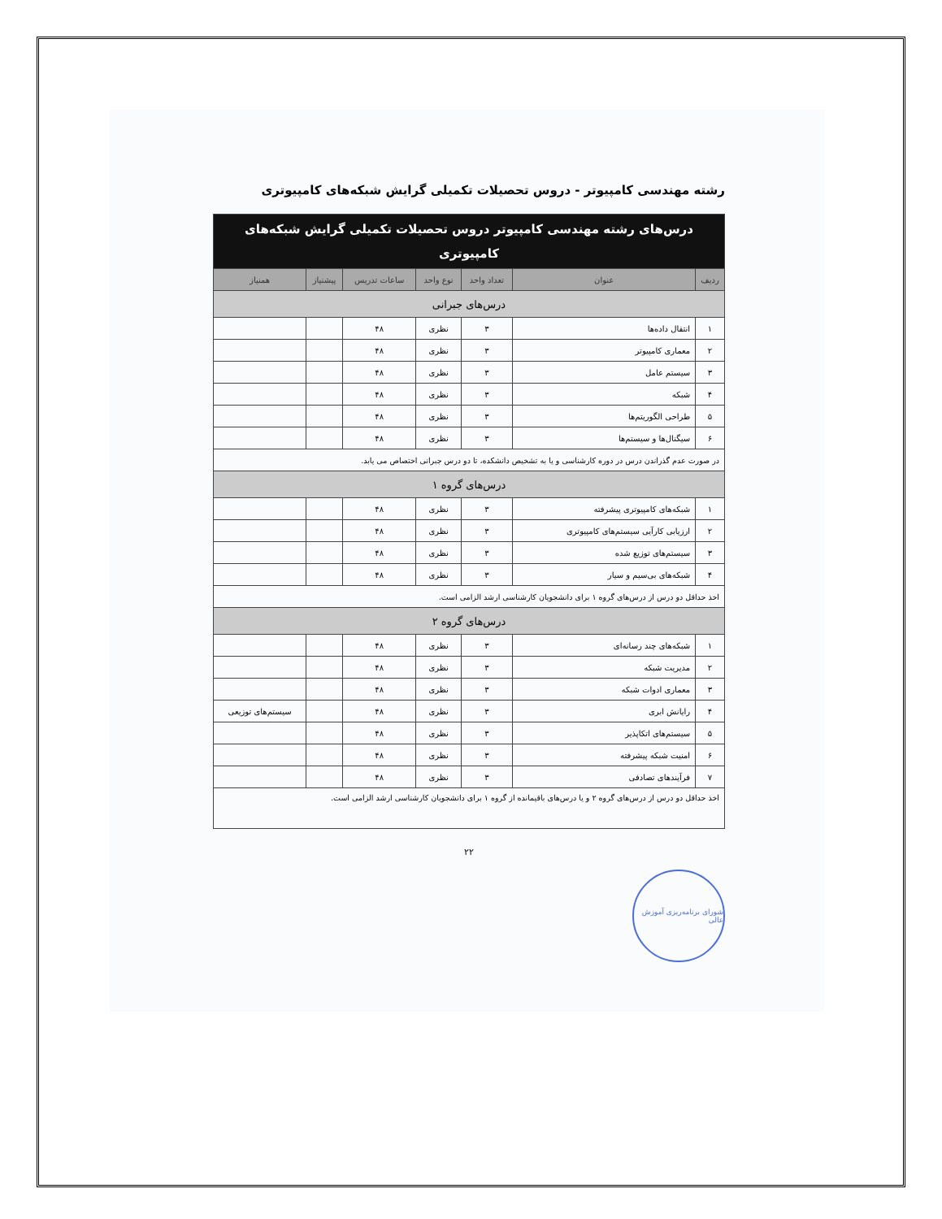رشته مهندسی کامپیوتر - دروس تحصیلات تکمیلی گرایش شبکه‌های کامپیوتری
| درس‌های رشته مهندسی کامپیوتر دروس تحصیلات تکمیلی گرایش شبکه‌های کامپیوتری | | | | | | |
| ردیف | عنوان | تعداد واحد | نوع واحد | ساعات تدریس | پیشنیاز | همنیاز |
| درس‌های جبرانی | | | | | | |
| ۱ | انتقال داده‌ها | ۳ | نظری | ۴۸ | | |
| ۲ | معماری کامپیوتر | ۳ | نظری | ۴۸ | | |
| ۳ | سیستم عامل | ۳ | نظری | ۴۸ | | |
| ۴ | شبکه | ۳ | نظری | ۴۸ | | |
| ۵ | طراحی الگوریتم‌ها | ۳ | نظری | ۴۸ | | |
| ۶ | سیگنال‌ها و سیستم‌ها | ۳ | نظری | ۴۸ | | |
| در صورت عدم گذراندن درس در دوره کارشناسی و یا به تشخیص دانشکده، تا دو درس جبرانی اختصاص می یابد. | | | | | | |
| درس‌های گروه ۱ | | | | | | |
| ۱ | شبکه‌های کامپیوتری پیشرفته | ۳ | نظری | ۴۸ | | |
| ۲ | ارزیابی کارآیی سیستم‌های کامپیوتری | ۳ | نظری | ۴۸ | | |
| ۳ | سیستم‌های توزیع شده | ۳ | نظری | ۴۸ | | |
| ۴ | شبکه‌های بی‌سیم و سیار | ۳ | نظری | ۴۸ | | |
| اخذ حداقل دو درس از درس‌های گروه ۱ برای دانشجویان کارشناسی ارشد الزامی است. | | | | | | |
| درس‌های گروه ۲ | | | | | | |
| ۱ | شبکه‌های چند رسانه‌ای | ۳ | نظری | ۴۸ | | |
| ۲ | مدیریت شبکه | ۳ | نظری | ۴۸ | | |
| ۳ | معماری ادوات شبکه | ۳ | نظری | ۴۸ | | |
| ۴ | رایانش ابری | ۳ | نظری | ۴۸ | | سیستم‌های توزیعی |
| ۵ | سیستم‌های اتکاپذیر | ۳ | نظری | ۴۸ | | |
| ۶ | امنیت شبکه پیشرفته | ۳ | نظری | ۴۸ | | |
| ۷ | فرآیندهای تصادفی | ۳ | نظری | ۴۸ | | |
| اخذ حداقل دو درس از درس‌های گروه ۲ و یا درس‌های باقیمانده از گروه ۱ برای دانشجویان کارشناسی ارشد الزامی است. | | | | | | |
۲۲
شورای برنامه‌ریزی آموزش عالی